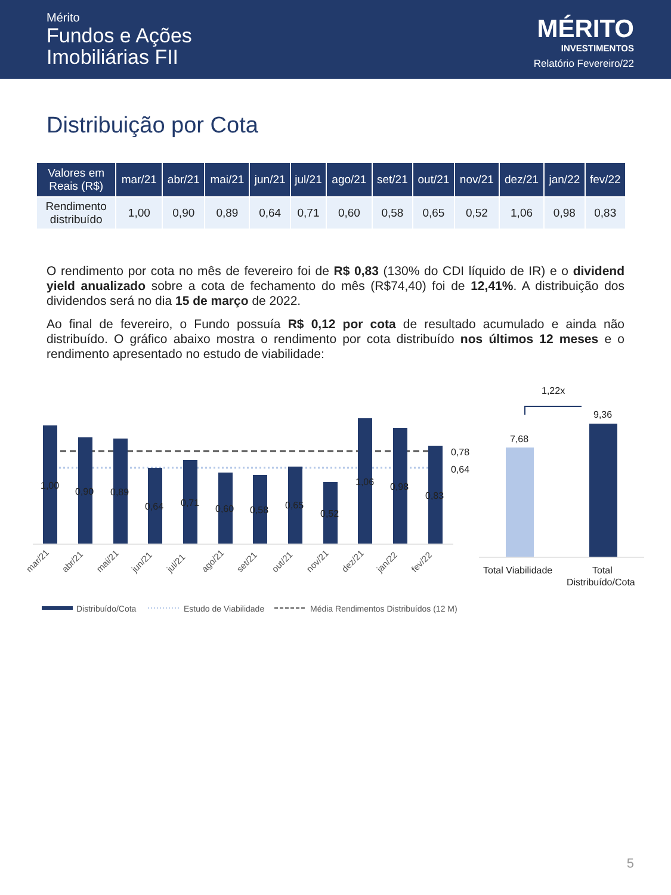Mérito
Fundos e Ações
Imobiliárias FII
MÉRITO
INVESTIMENTOS
Relatório Fevereiro/22
Distribuição por Cota
| Valores em Reais (R$) | mar/21 | abr/21 | mai/21 | jun/21 | jul/21 | ago/21 | set/21 | out/21 | nov/21 | dez/21 | jan/22 | fev/22 |
| --- | --- | --- | --- | --- | --- | --- | --- | --- | --- | --- | --- | --- |
| Rendimento distribuído | 1,00 | 0,90 | 0,89 | 0,64 | 0,71 | 0,60 | 0,58 | 0,65 | 0,52 | 1,06 | 0,98 | 0,83 |
O rendimento por cota no mês de fevereiro foi de R$ 0,83 (130% do CDI líquido de IR) e o dividend yield anualizado sobre a cota de fechamento do mês (R$74,40) foi de 12,41%. A distribuição dos dividendos será no dia 15 de março de 2022.
Ao final de fevereiro, o Fundo possuía R$ 0,12 por cota de resultado acumulado e ainda não distribuído. O gráfico abaixo mostra o rendimento por cota distribuído nos últimos 12 meses e o rendimento apresentado no estudo de viabilidade:
1,00
0,90
0,89
0,64
0,71
0,60
0,58
0,65
0,52
1,06
0,98
0,83
0,78
0,64
7,68
9,36
1,22x
Total Viabilidade
Total
Distribuído/Cota
mar/21
abr/21
mai/21
jun/21
jul/21
ago/21
set/21
out/21
nov/21
dez/21
jan/22
fev/22
Distribuído/Cota
Estudo de Viabilidade
Média Rendimentos Distribuídos (12 M)
5